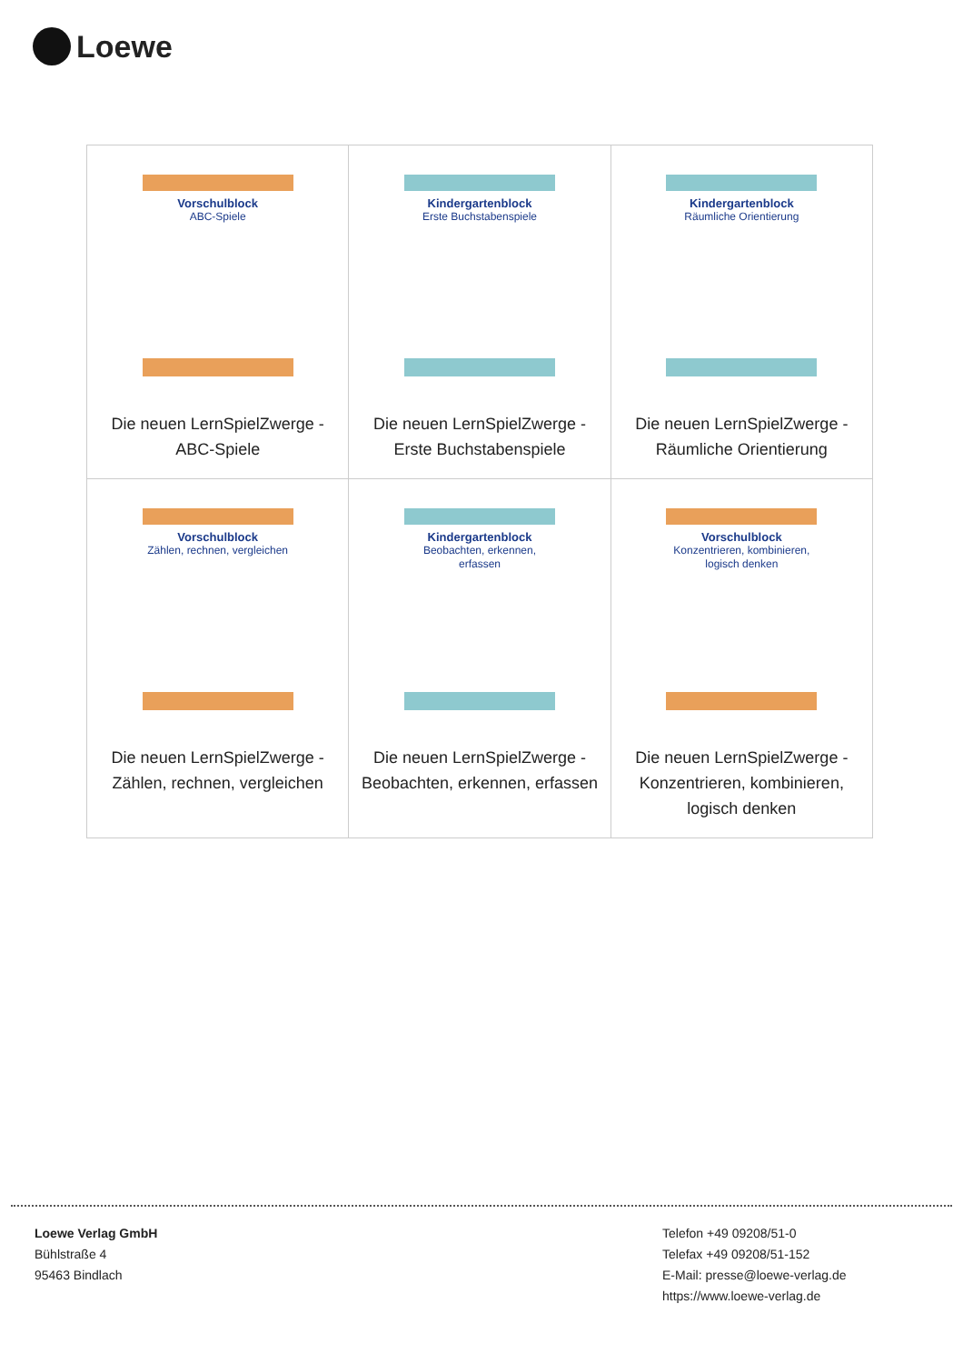Loewe
| Vorschulblock ABC-Spiele Die neuen LernSpielZwerge - ABC-Spiele | Kindergartenblock Erste Buchstabenspiele Die neuen LernSpielZwerge - Erste Buchstabenspiele | Kindergartenblock Räumliche Orientierung Die neuen LernSpielZwerge - Räumliche Orientierung |
| Vorschulblock Zählen, rechnen, vergleichen Die neuen LernSpielZwerge - Zählen, rechnen, vergleichen | Kindergartenblock Beobachten, erkennen, erfassen Die neuen LernSpielZwerge - Beobachten, erkennen, erfassen | Vorschulblock Konzentrieren, kombinieren, logisch denken Die neuen LernSpielZwerge - Konzentrieren, kombinieren, logisch denken |
Loewe Verlag GmbH
Bühlstraße 4
95463 Bindlach
Telefon +49 09208/51-0
Telefax +49 09208/51-152
E-Mail: presse@loewe-verlag.de
https://www.loewe-verlag.de